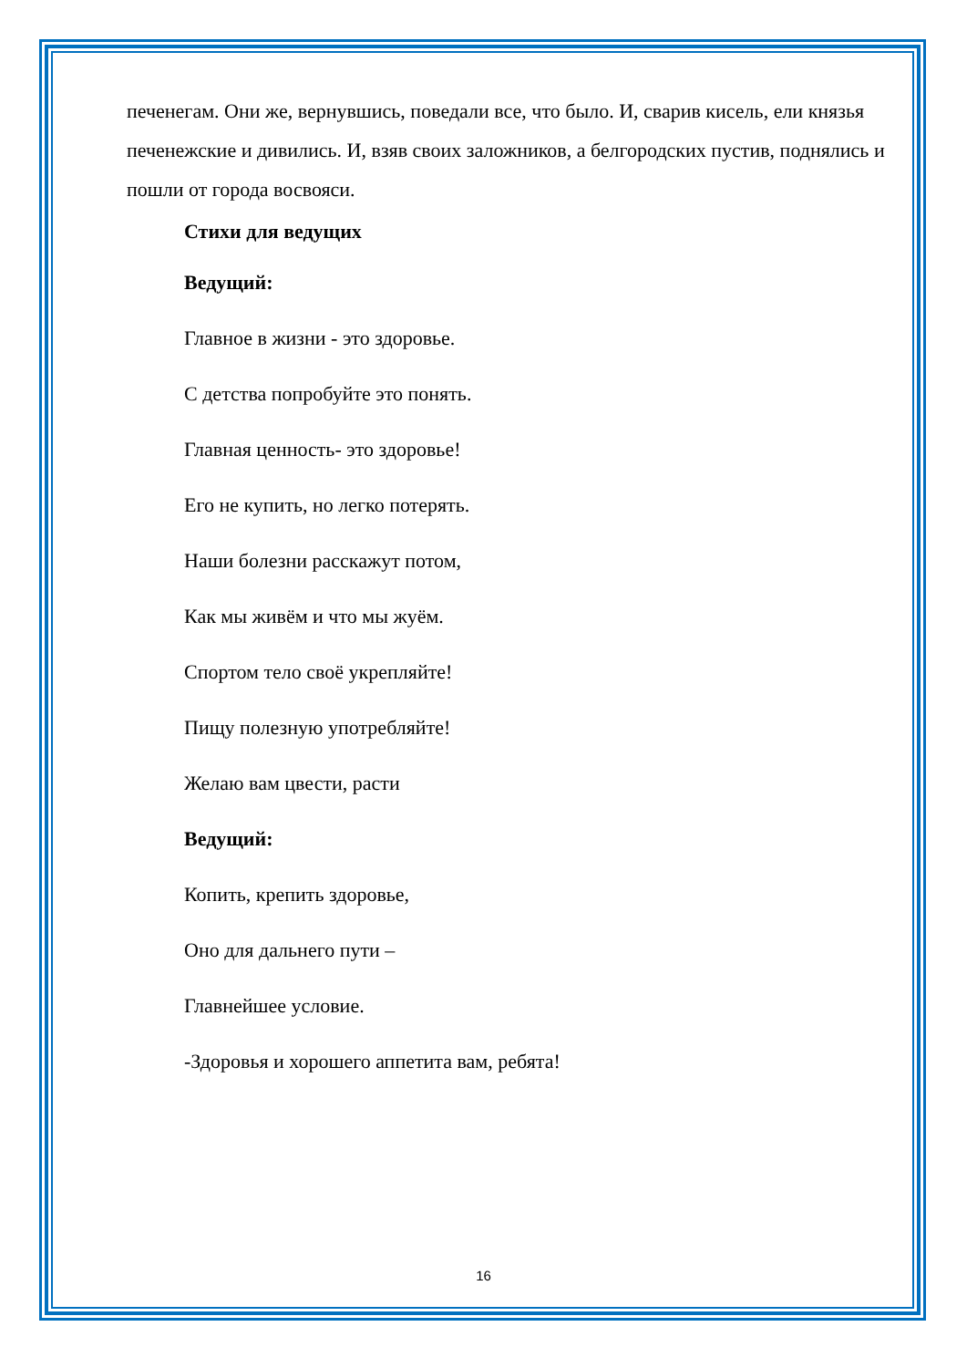печенегам. Они же, вернувшись, поведали все, что было. И, сварив кисель, ели князья печенежские и дивились. И, взяв своих заложников, а белгородских пустив, поднялись и пошли от города восвояси.
Стихи для ведущих
Ведущий:
Главное в жизни - это здоровье.
С детства попробуйте это понять.
Главная ценность- это здоровье!
Его не купить, но легко потерять.
Наши болезни расскажут потом,
Как мы живём и что мы жуём.
Спортом тело своё укрепляйте!
Пищу полезную употребляйте!
Желаю вам цвести, расти
Ведущий:
Копить, крепить здоровье,
Оно для дальнего пути –
Главнейшее условие.
-Здоровья и хорошего аппетита вам, ребята!
16